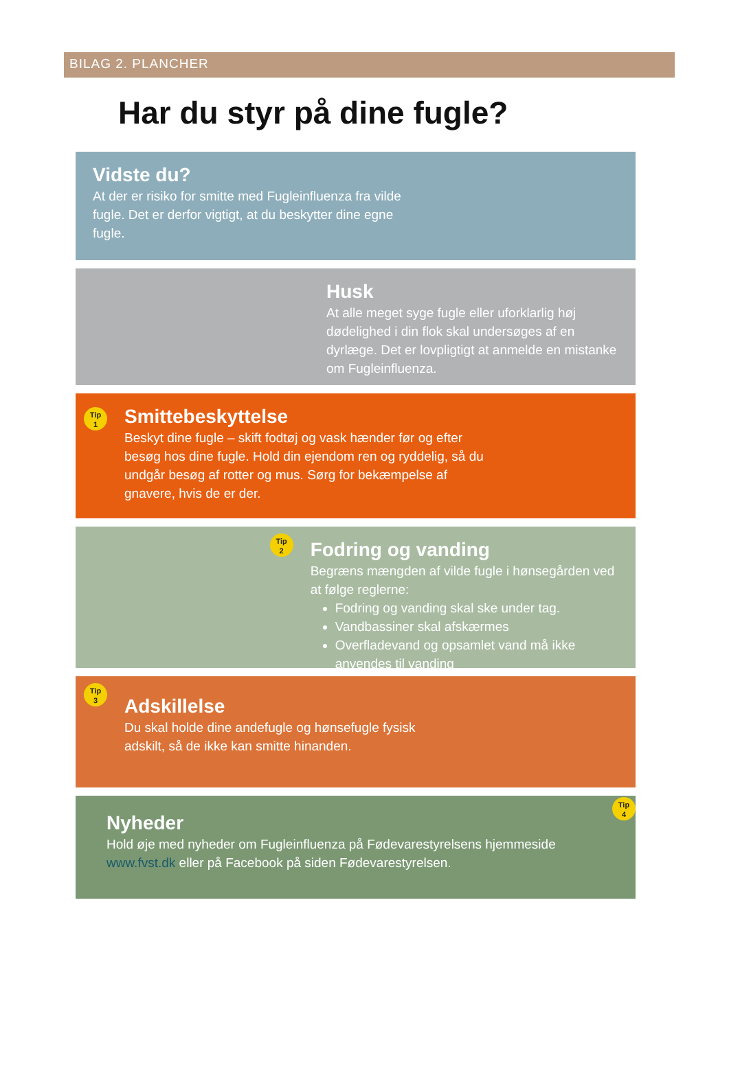BILAG 2. PLANCHER
Har du styr på dine fugle?
Vidste du?
At der er risiko for smitte med Fugleinfluenza fra vilde fugle. Det er derfor vigtigt, at du beskytter dine egne fugle.
Husk
At alle meget syge fugle eller uforklarlig høj dødelighed i din flok skal undersøges af en dyrlæge. Det er lovpligtigt at anmelde en mistanke om Fugleinfluenza.
Tip
1
Smittebeskyttelse
Beskyt dine fugle – skift fodtøj og vask hænder før og efter besøg hos dine fugle. Hold din ejendom ren og ryddelig, så du undgår besøg af rotter og mus. Sørg for bekæmpelse af gnavere, hvis de er der.
Tip
2
Fodring og vanding
Begræns mængden af vilde fugle i hønsegården ved at følge reglerne:
Fodring og vanding skal ske under tag.
Vandbassiner skal afskærmes
Overfladevand og opsamlet vand må ikke anvendes til vanding
Tip
3
Adskillelse
Du skal holde dine andefugle og hønsefugle fysisk adskilt, så de ikke kan smitte hinanden.
Nyheder
Hold øje med nyheder om Fugleinfluenza på Fødevarestyrelsens hjemmeside www.fvst.dk eller på Facebook på siden Fødevarestyrelsen.
Tip
4